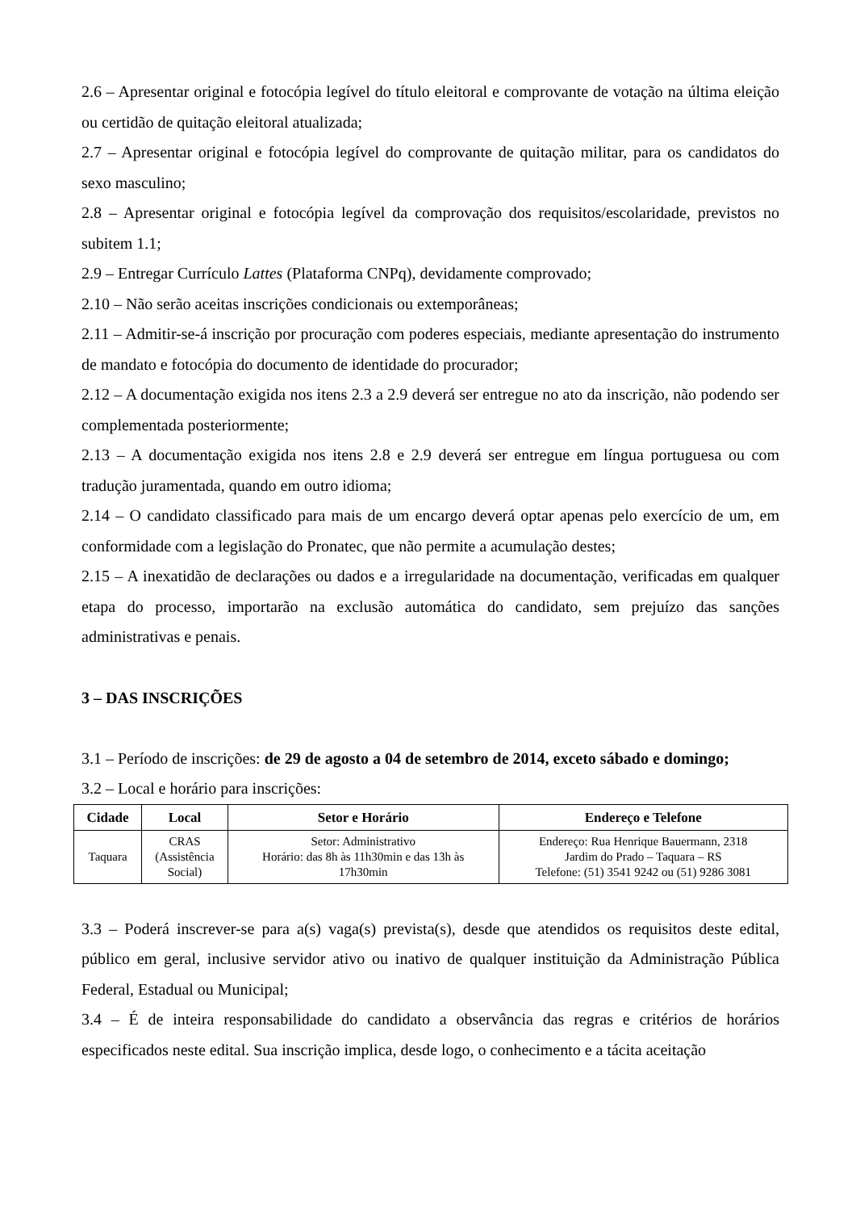2.6 – Apresentar original e fotocópia legível do título eleitoral e comprovante de votação na última eleição ou certidão de quitação eleitoral atualizada;
2.7 – Apresentar original e fotocópia legível do comprovante de quitação militar, para os candidatos do sexo masculino;
2.8 – Apresentar original e fotocópia legível da comprovação dos requisitos/escolaridade, previstos no subitem 1.1;
2.9 – Entregar Currículo Lattes (Plataforma CNPq), devidamente comprovado;
2.10 – Não serão aceitas inscrições condicionais ou extemporâneas;
2.11 – Admitir-se-á inscrição por procuração com poderes especiais, mediante apresentação do instrumento de mandato e fotocópia do documento de identidade do procurador;
2.12 – A documentação exigida nos itens 2.3 a 2.9 deverá ser entregue no ato da inscrição, não podendo ser complementada posteriormente;
2.13 – A documentação exigida nos itens 2.8 e 2.9 deverá ser entregue em língua portuguesa ou com tradução juramentada, quando em outro idioma;
2.14 – O candidato classificado para mais de um encargo deverá optar apenas pelo exercício de um, em conformidade com a legislação do Pronatec, que não permite a acumulação destes;
2.15 – A inexatidão de declarações ou dados e a irregularidade na documentação, verificadas em qualquer etapa do processo, importarão na exclusão automática do candidato, sem prejuízo das sanções administrativas e penais.
3 – DAS INSCRIÇÕES
3.1 – Período de inscrições: de 29 de agosto a 04 de setembro de 2014, exceto sábado e domingo;
3.2 – Local e horário para inscrições:
| Cidade | Local | Setor e Horário | Endereço e Telefone |
| --- | --- | --- | --- |
| Taquara | CRAS (Assistência Social) | Setor: Administrativo Horário: das 8h às 11h30min e das 13h às 17h30min | Endereço: Rua Henrique Bauermann, 2318 Jardim do Prado – Taquara – RS Telefone: (51) 3541 9242 ou (51) 9286 3081 |
3.3 – Poderá inscrever-se para a(s) vaga(s) prevista(s), desde que atendidos os requisitos deste edital, público em geral, inclusive servidor ativo ou inativo de qualquer instituição da Administração Pública Federal, Estadual ou Municipal;
3.4 – É de inteira responsabilidade do candidato a observância das regras e critérios de horários especificados neste edital. Sua inscrição implica, desde logo, o conhecimento e a tácita aceitação